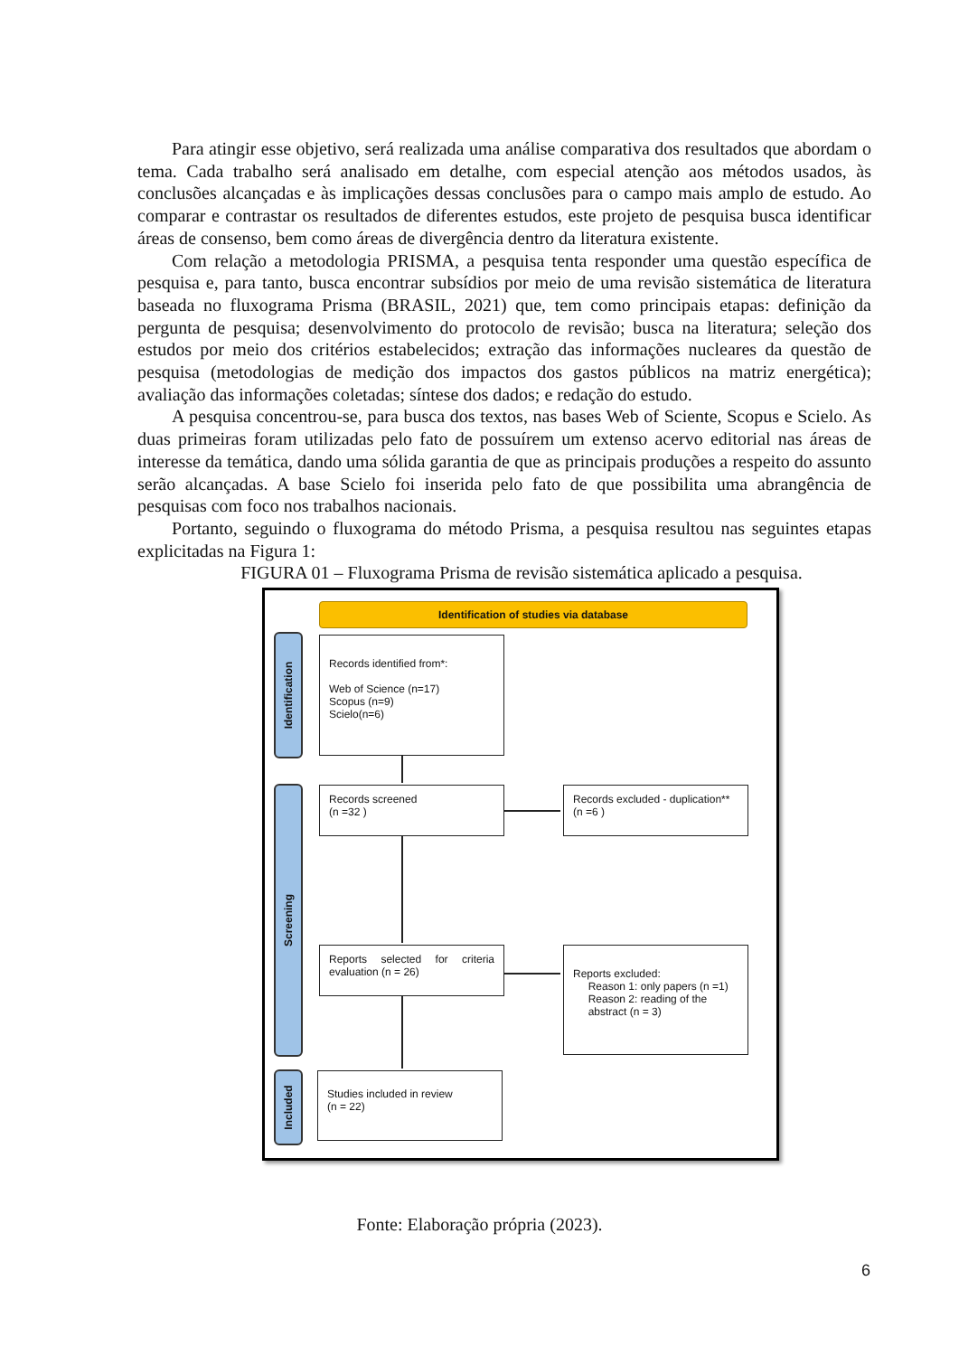Para atingir esse objetivo, será realizada uma análise comparativa dos resultados que abordam o tema. Cada trabalho será analisado em detalhe, com especial atenção aos métodos usados, às conclusões alcançadas e às implicações dessas conclusões para o campo mais amplo de estudo. Ao comparar e contrastar os resultados de diferentes estudos, este projeto de pesquisa busca identificar áreas de consenso, bem como áreas de divergência dentro da literatura existente.
Com relação a metodologia PRISMA, a pesquisa tenta responder uma questão específica de pesquisa e, para tanto, busca encontrar subsídios por meio de uma revisão sistemática de literatura baseada no fluxograma Prisma (BRASIL, 2021) que, tem como principais etapas: definição da pergunta de pesquisa; desenvolvimento do protocolo de revisão; busca na literatura; seleção dos estudos por meio dos critérios estabelecidos; extração das informações nucleares da questão de pesquisa (metodologias de medição dos impactos dos gastos públicos na matriz energética); avaliação das informações coletadas; síntese dos dados; e redação do estudo.
A pesquisa concentrou-se, para busca dos textos, nas bases Web of Sciente, Scopus e Scielo. As duas primeiras foram utilizadas pelo fato de possuírem um extenso acervo editorial nas áreas de interesse da temática, dando uma sólida garantia de que as principais produções a respeito do assunto serão alcançadas. A base Scielo foi inserida pelo fato de que possibilita uma abrangência de pesquisas com foco nos trabalhos nacionais.
Portanto, seguindo o fluxograma do método Prisma, a pesquisa resultou nas seguintes etapas explicitadas na Figura 1:
FIGURA 01 – Fluxograma Prisma de revisão sistemática aplicado a pesquisa.
Identification of studies via database
Identification
Screening
Included
Records identified from*:
Web of Science (n=17)
Scopus (n=9)
Scielo(n=6)
Records screened
(n =32 )
Records excluded - duplication**
(n =6 )
Reports selected for criteria evaluation (n = 26)
Reports excluded:
Reason 1: only papers (n =1)
Reason 2: reading of the
abstract (n = 3)
Studies included in review
(n = 22)
Fonte: Elaboração própria (2023).
6